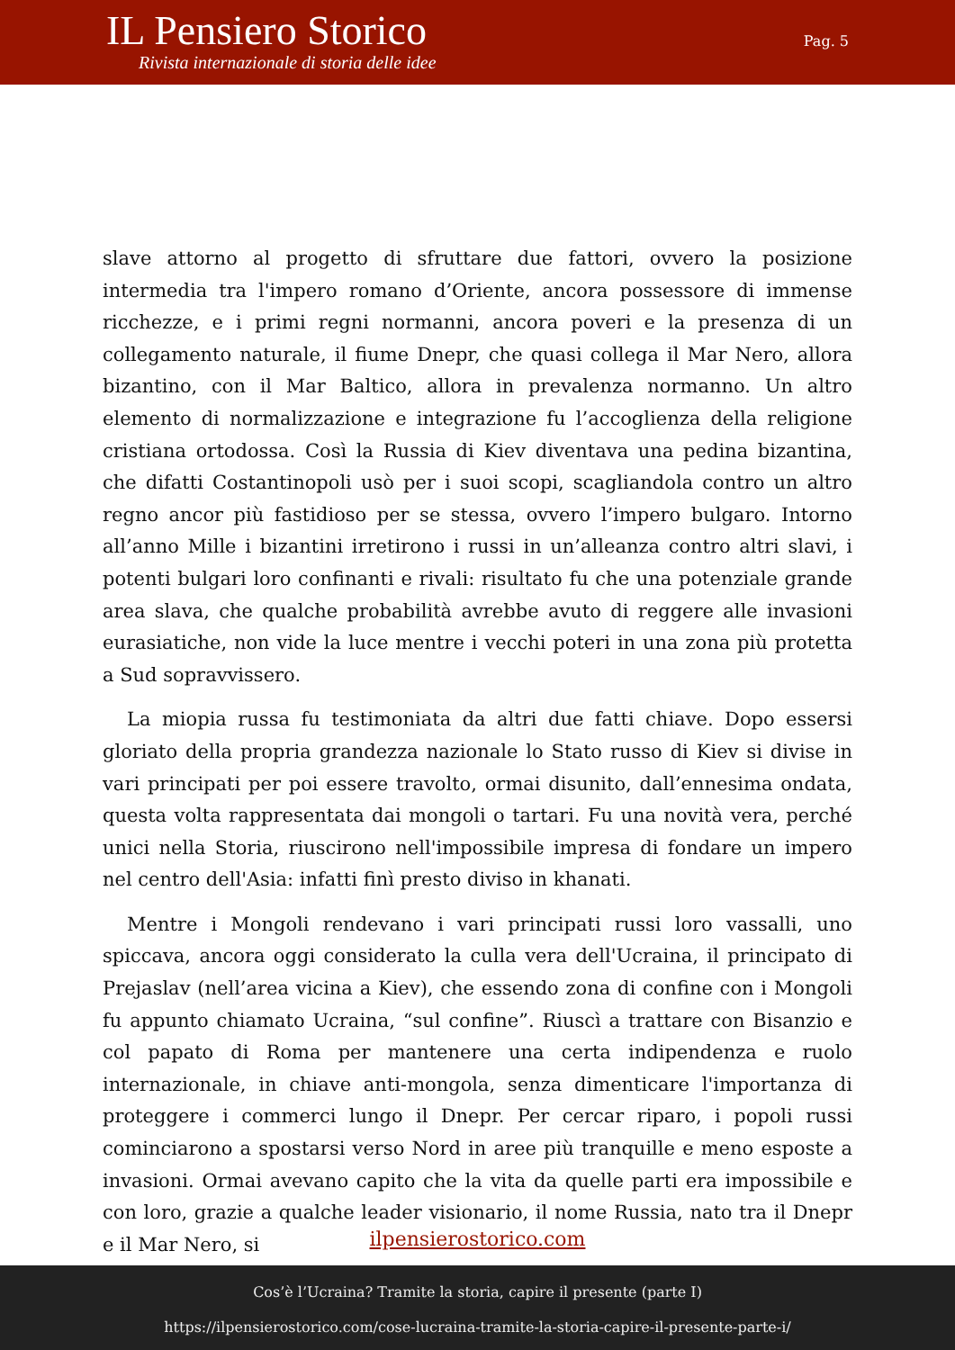IL Pensiero Storico
Rivista internazionale di storia delle idee
Pag. 5
slave attorno al progetto di sfruttare due fattori, ovvero la posizione intermedia tra l'impero romano d’Oriente, ancora possessore di immense ricchezze, e i primi regni normanni, ancora poveri e la presenza di un collegamento naturale, il fiume Dnepr, che quasi collega il Mar Nero, allora bizantino, con il Mar Baltico, allora in prevalenza normanno. Un altro elemento di normalizzazione e integrazione fu l’accoglienza della religione cristiana ortodossa. Così la Russia di Kiev diventava una pedina bizantina, che difatti Costantinopoli usò per i suoi scopi, scagliandola contro un altro regno ancor più fastidioso per se stessa, ovvero l’impero bulgaro. Intorno all’anno Mille i bizantini irretirono i russi in un’alleanza contro altri slavi, i potenti bulgari loro confinanti e rivali: risultato fu che una potenziale grande area slava, che qualche probabilità avrebbe avuto di reggere alle invasioni eurasiatiche, non vide la luce mentre i vecchi poteri in una zona più protetta a Sud sopravvissero.
La miopia russa fu testimoniata da altri due fatti chiave. Dopo essersi gloriato della propria grandezza nazionale lo Stato russo di Kiev si divise in vari principati per poi essere travolto, ormai disunito, dall’ennesima ondata, questa volta rappresentata dai mongoli o tartari. Fu una novità vera, perché unici nella Storia, riuscirono nell'impossibile impresa di fondare un impero nel centro dell'Asia: infatti finì presto diviso in khanati.
Mentre i Mongoli rendevano i vari principati russi loro vassalli, uno spiccava, ancora oggi considerato la culla vera dell'Ucraina, il principato di Prejaslav (nell’area vicina a Kiev), che essendo zona di confine con i Mongoli fu appunto chiamato Ucraina, “sul confine”. Riuscì a trattare con Bisanzio e col papato di Roma per mantenere una certa indipendenza e ruolo internazionale, in chiave anti-mongola, senza dimenticare l'importanza di proteggere i commerci lungo il Dnepr. Per cercar riparo, i popoli russi cominciarono a spostarsi verso Nord in aree più tranquille e meno esposte a invasioni. Ormai avevano capito che la vita da quelle parti era impossibile e con loro, grazie a qualche leader visionario, il nome Russia, nato tra il Dnepr e il Mar Nero, si
ilpensierostorico.com
Cos’è l’Ucraina? Tramite la storia, capire il presente (parte I)
https://ilpensierostorico.com/cose-lucraina-tramite-la-storia-capire-il-presente-parte-i/